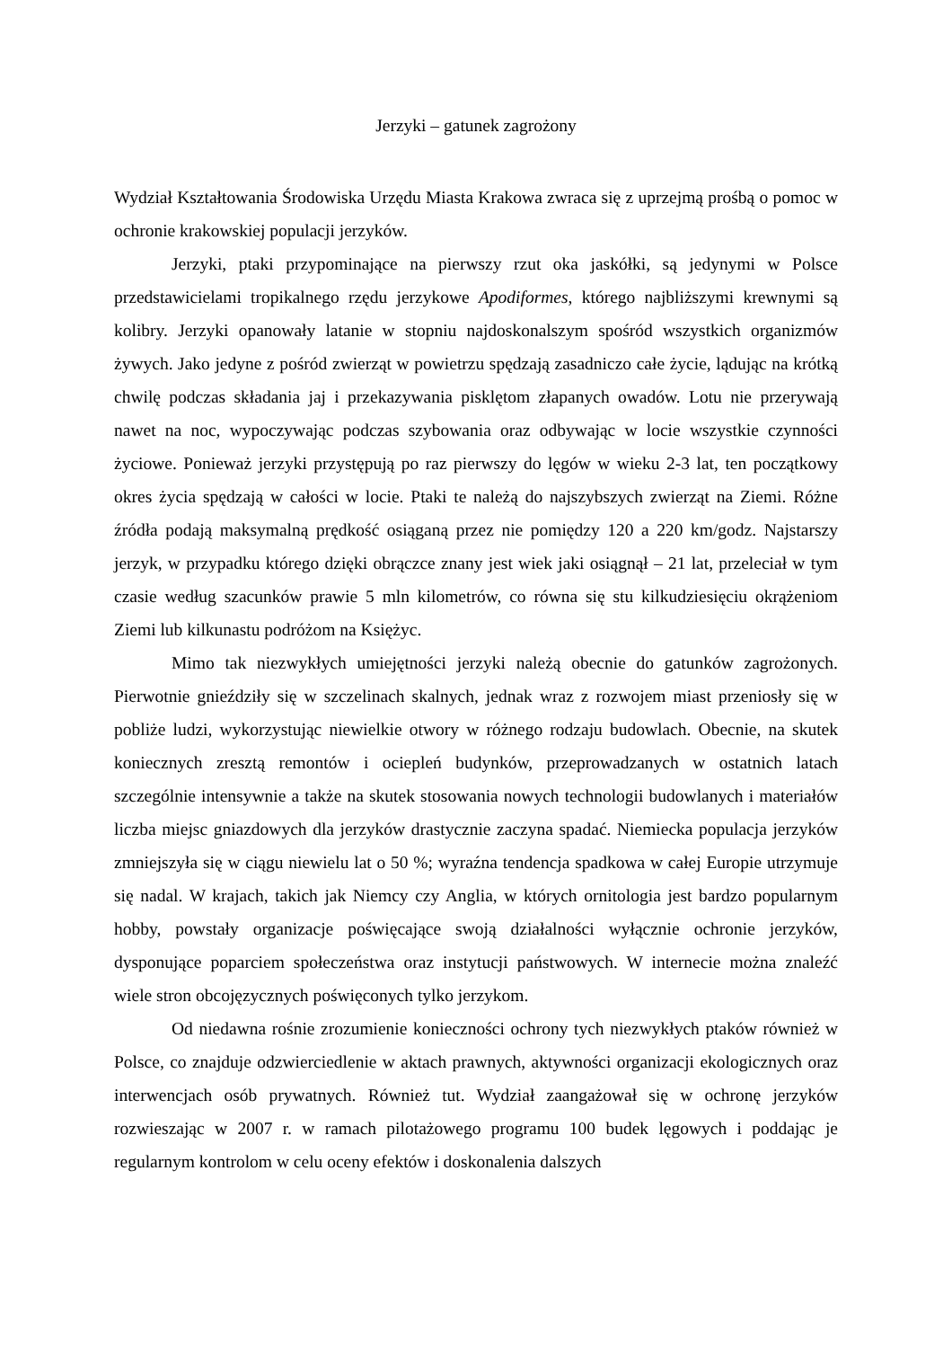Jerzyki – gatunek zagrożony
Wydział Kształtowania Środowiska Urzędu Miasta Krakowa zwraca się z uprzejmą prośbą o pomoc w ochronie krakowskiej populacji jerzyków.
Jerzyki, ptaki przypominające na pierwszy rzut oka jaskółki, są jedynymi w Polsce przedstawicielami tropikalnego rzędu jerzykowe Apodiformes, którego najbliższymi krewnymi są kolibry. Jerzyki opanowały latanie w stopniu najdoskonalszym spośród wszystkich organizmów żywych. Jako jedyne z pośród zwierząt w powietrzu spędzają zasadniczo całe życie, lądując na krótką chwilę podczas składania jaj i przekazywania pisklętom złapanych owadów. Lotu nie przerywają nawet na noc, wypoczywając podczas szybowania oraz odbywając w locie wszystkie czynności życiowe. Ponieważ jerzyki przystępują po raz pierwszy do lęgów w wieku 2-3 lat, ten początkowy okres życia spędzają w całości w locie. Ptaki te należą do najszybszych zwierząt na Ziemi. Różne źródła podają maksymalną prędkość osiąganą przez nie pomiędzy 120 a 220 km/godz. Najstarszy jerzyk, w przypadku którego dzięki obrączce znany jest wiek jaki osiągnął – 21 lat, przeleciał w tym czasie według szacunków prawie 5 mln kilometrów, co równa się stu kilkudziesięciu okrążeniom Ziemi lub kilkunastu podróżom na Księżyc.
Mimo tak niezwykłych umiejętności jerzyki należą obecnie do gatunków zagrożonych. Pierwotnie gnieździły się w szczelinach skalnych, jednak wraz z rozwojem miast przeniosły się w pobliże ludzi, wykorzystując niewielkie otwory w różnego rodzaju budowlach. Obecnie, na skutek koniecznych zresztą remontów i ociepleń budynków, przeprowadzanych w ostatnich latach szczególnie intensywnie a także na skutek stosowania nowych technologii budowlanych i materiałów liczba miejsc gniazdowych dla jerzyków drastycznie zaczyna spadać. Niemiecka populacja jerzyków zmniejszyła się w ciągu niewielu lat o 50 %; wyraźna tendencja spadkowa w całej Europie utrzymuje się nadal. W krajach, takich jak Niemcy czy Anglia, w których ornitologia jest bardzo popularnym hobby, powstały organizacje poświęcające swoją działalności wyłącznie ochronie jerzyków, dysponujące poparciem społeczeństwa oraz instytucji państwowych. W internecie można znaleźć wiele stron obcojęzycznych poświęconych tylko jerzykom.
Od niedawna rośnie zrozumienie konieczności ochrony tych niezwykłych ptaków również w Polsce, co znajduje odzwierciedlenie w aktach prawnych, aktywności organizacji ekologicznych oraz interwencjach osób prywatnych. Również tut. Wydział zaangażował się w ochronę jerzyków rozwieszając w 2007 r. w ramach pilotażowego programu 100 budek lęgowych i poddając je regularnym kontrolom w celu oceny efektów i doskonalenia dalszych